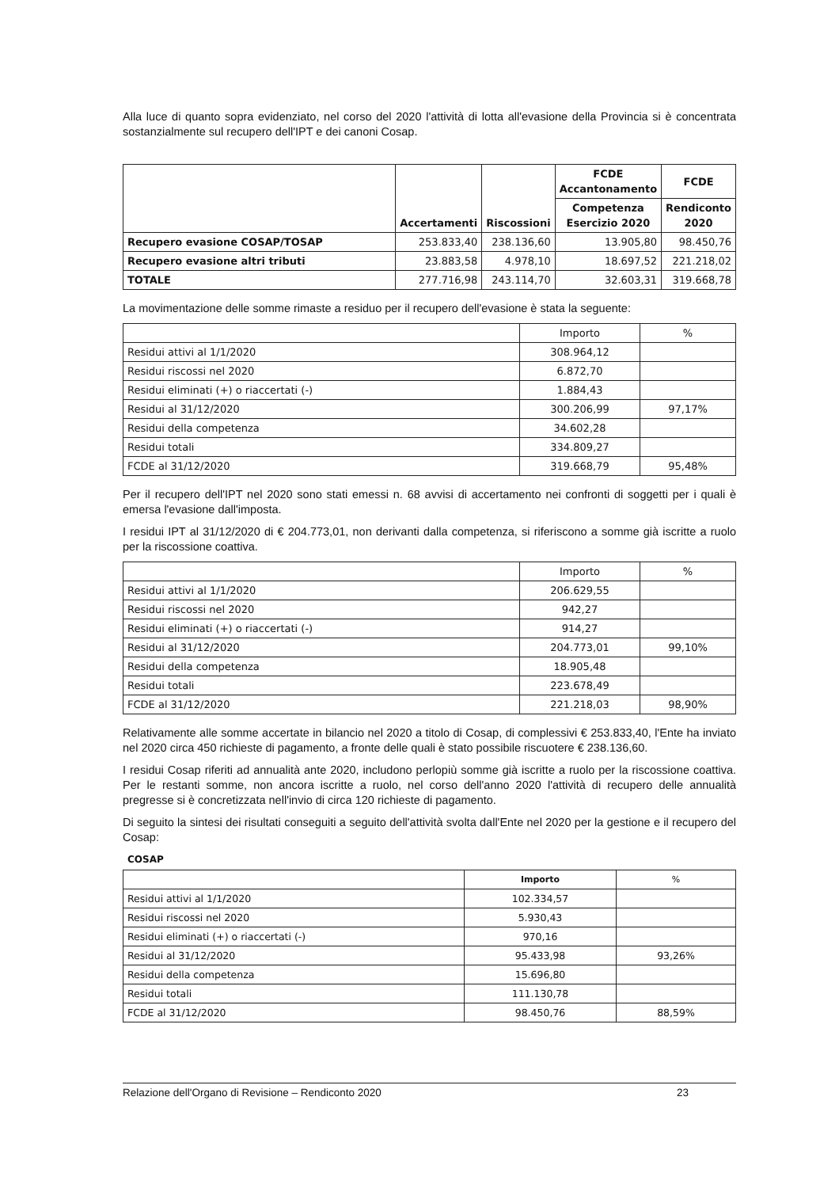Alla luce di quanto sopra evidenziato, nel corso del 2020 l'attività di lotta all'evasione della Provincia si è concentrata sostanzialmente sul recupero dell'IPT e dei canoni Cosap.
| | Accertamenti | Riscossioni | FCDE Accantonamento | FCDE |
| --- | --- | --- | --- | --- |
| | | | Competenza Esercizio 2020 | Rendiconto 2020 |
| Recupero evasione COSAP/TOSAP | 253.833,40 | 238.136,60 | 13.905,80 | 98.450,76 |
| Recupero evasione altri tributi | 23.883,58 | 4.978,10 | 18.697,52 | 221.218,02 |
| TOTALE | 277.716,98 | 243.114,70 | 32.603,31 | 319.668,78 |
La movimentazione delle somme rimaste a residuo per il recupero dell'evasione è stata la seguente:
| | Importo | % |
| --- | --- | --- |
| Residui attivi al 1/1/2020 | 308.964,12 | |
| Residui riscossi nel 2020 | 6.872,70 | |
| Residui eliminati (+) o riaccertati (-) | 1.884,43 | |
| Residui al 31/12/2020 | 300.206,99 | 97,17% |
| Residui della competenza | 34.602,28 | |
| Residui totali | 334.809,27 | |
| FCDE al 31/12/2020 | 319.668,79 | 95,48% |
Per il recupero dell'IPT nel 2020 sono stati emessi n. 68 avvisi di accertamento nei confronti di soggetti per i quali è emersa l'evasione dall'imposta.
I residui IPT al 31/12/2020 di € 204.773,01, non derivanti dalla competenza, si riferiscono a somme già iscritte a ruolo per la riscossione coattiva.
| | Importo | % |
| --- | --- | --- |
| Residui attivi al 1/1/2020 | 206.629,55 | |
| Residui riscossi nel 2020 | 942,27 | |
| Residui eliminati (+) o riaccertati (-) | 914,27 | |
| Residui al 31/12/2020 | 204.773,01 | 99,10% |
| Residui della competenza | 18.905,48 | |
| Residui totali | 223.678,49 | |
| FCDE al 31/12/2020 | 221.218,03 | 98,90% |
Relativamente alle somme accertate in bilancio nel 2020 a titolo di Cosap, di complessivi € 253.833,40, l'Ente ha inviato nel 2020 circa 450 richieste di pagamento, a fronte delle quali è stato possibile riscuotere € 238.136,60.
I residui Cosap riferiti ad annualità ante 2020, includono perlopiù somme già iscritte a ruolo per la riscossione coattiva. Per le restanti somme, non ancora iscritte a ruolo, nel corso dell'anno 2020 l'attività di recupero delle annualità pregresse si è concretizzata nell'invio di circa 120 richieste di pagamento.
Di seguito la sintesi dei risultati conseguiti a seguito dell'attività svolta dall'Ente nel 2020 per la gestione e il recupero del Cosap:
COSAP
| | Importo | % |
| --- | --- | --- |
| Residui attivi al 1/1/2020 | 102.334,57 | |
| Residui riscossi nel 2020 | 5.930,43 | |
| Residui eliminati (+) o riaccertati (-) | 970,16 | |
| Residui al 31/12/2020 | 95.433,98 | 93,26% |
| Residui della competenza | 15.696,80 | |
| Residui totali | 111.130,78 | |
| FCDE al 31/12/2020 | 98.450,76 | 88,59% |
Relazione dell'Organo di Revisione – Rendiconto 2020 23